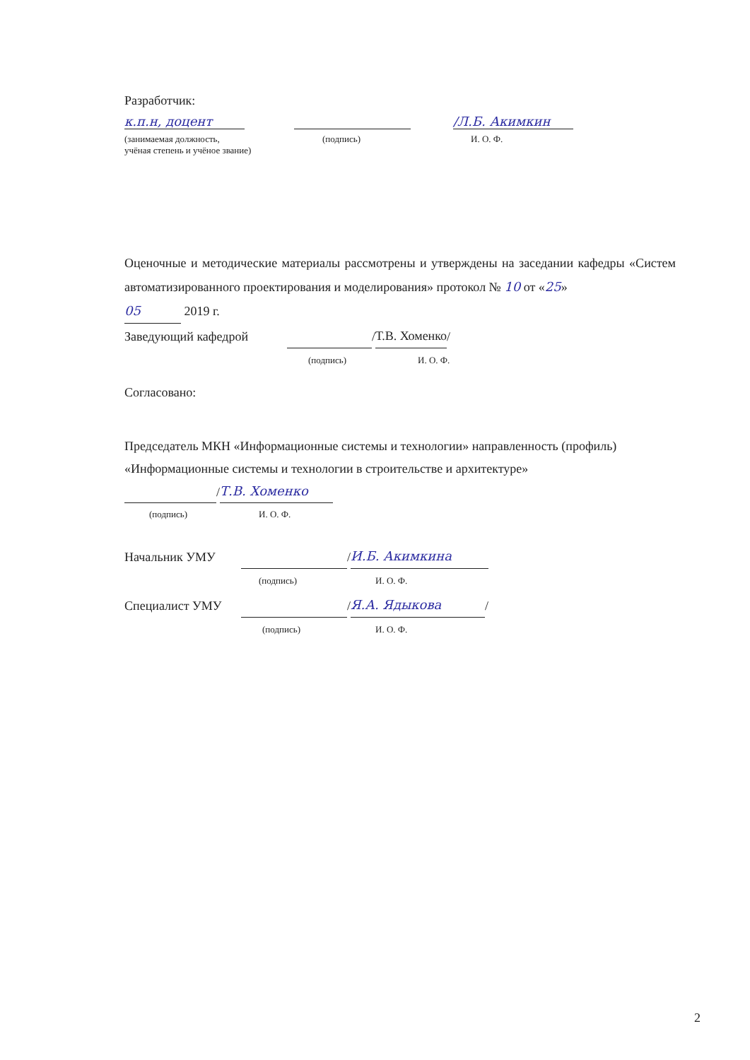Разработчик:
к.п.н, доцент /Л.Б. Акимкин
(занимаемая должность,
учёная степень и учёное звание) (подпись) И. О. Ф.
Оценочные и методические материалы рассмотрены и утверждены на заседании кафедры «Систем автоматизированного проектирования и моделирования» протокол № 10 от «25»
05 2019 г.
Заведующий кафедрой / Т.В. Хоменко /
(подпись) И. О. Ф.
Согласовано:
Председатель МКН «Информационные системы и технологии» направленность (профиль) «Информационные системы и технологии в строительстве и архитектуре»
/ Т.В. Хоменко
(подпись) И. О. Ф.
Начальник УМУ / И.Б. Акимкина
(подпись) И. О. Ф.
Специалист УМУ / Я.А. Ядыкова /
(подпись) И. О. Ф.
2